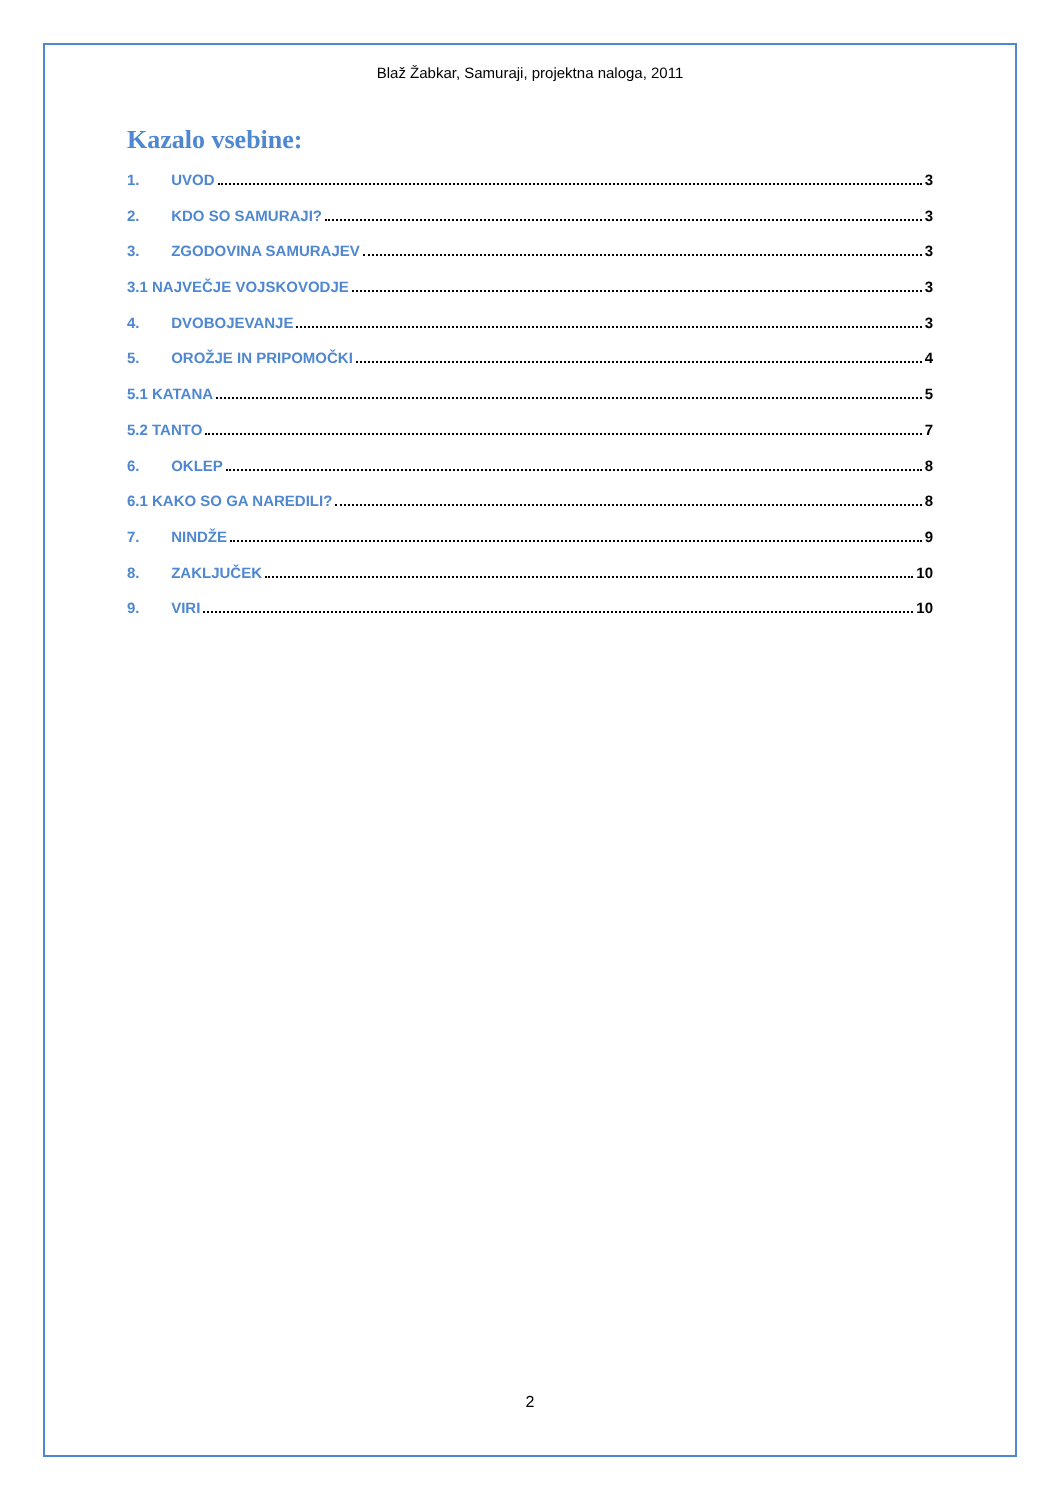Blaž Žabkar, Samuraji, projektna naloga, 2011
Kazalo vsebine:
1. UVOD 3
2. KDO SO SAMURAJI? 3
3. ZGODOVINA SAMURAJEV 3
3.1 NAJVEČJE VOJSKOVODJE 3
4. DVOBOJEVANJE 3
5. OROŽJE IN PRIPOMOČKI 4
5.1 KATANA 5
5.2 TANTO 7
6. OKLEP 8
6.1 KAKO SO GA NAREDILI? 8
7. NINDŽE 9
8. ZAKLJUČEK 10
9. VIRI 10
2